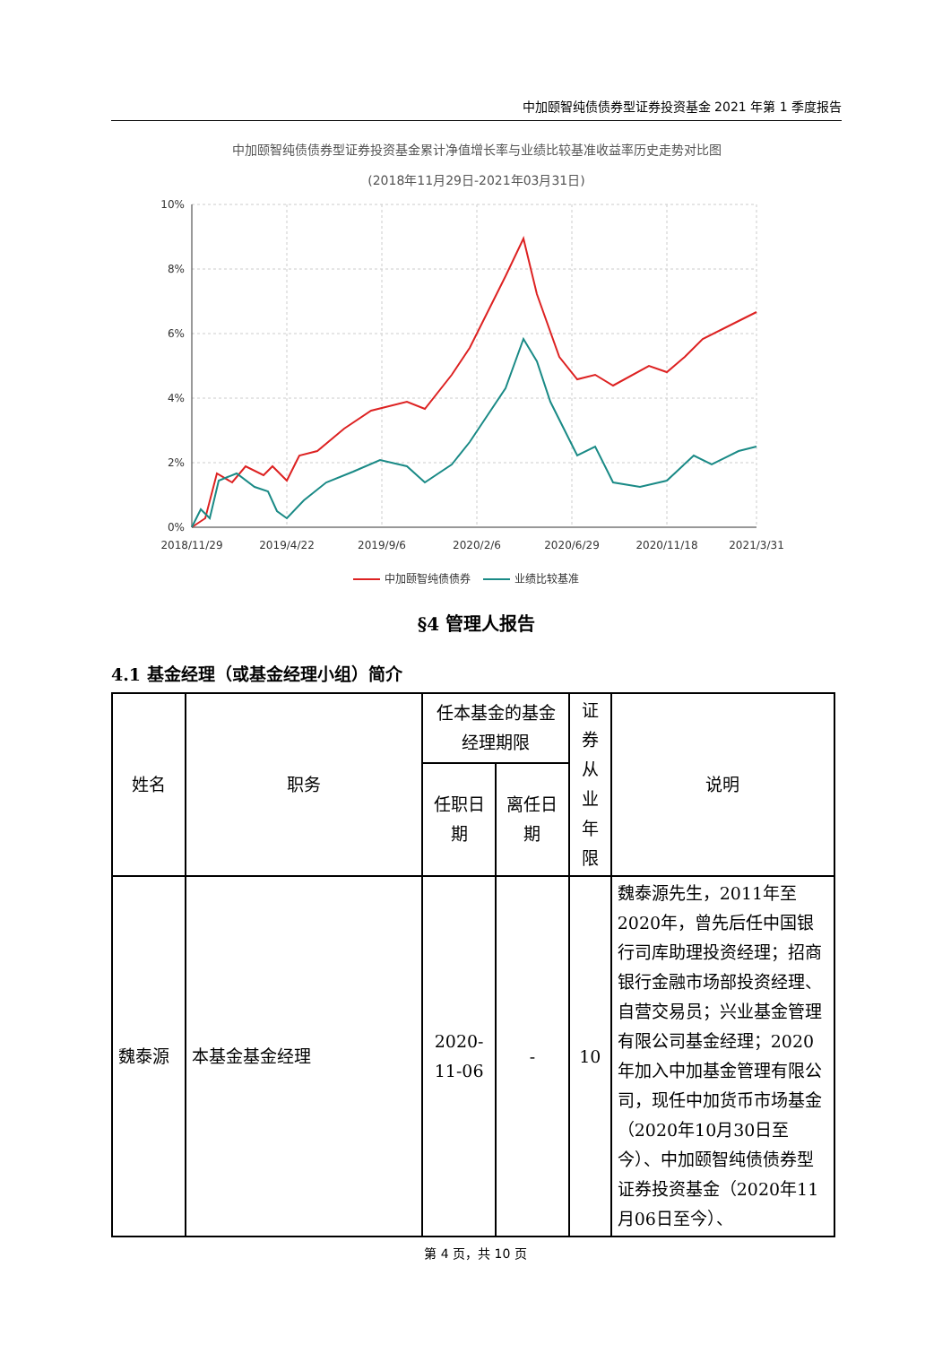中加颐智纯债债券型证券投资基金 2021 年第 1 季度报告
中加颐智纯债债券型证券投资基金累计净值增长率与业绩比较基准收益率历史走势对比图
(2018年11月29日-2021年03月31日)
10%
8%
6%
4%
2%
0%
2018/11/29
2019/4/22
2019/9/6
2020/2/6
2020/6/29
2020/11/18
2021/3/31
中加颐智纯债债券
业绩比较基准
§4 管理人报告
4.1 基金经理（或基金经理小组）简介
| 姓名 | 职务 | 任本基金的基金经理期限 | | 证券从业年限 | 说明 |
| --- | --- | --- | --- | --- | --- |
| | | 任职日期 | 离任日期 | | |
| 魏泰源 | 本基金基金经理 | 2020-11-06 | - | 10 | 魏泰源先生，2011年至2020年，曾先后任中国银行司库助理投资经理；招商银行金融市场部投资经理、自营交易员；兴业基金管理有限公司基金经理；2020年加入中加基金管理有限公司，现任中加货币市场基金（2020年10月30日至今）、中加颐智纯债债券型证券投资基金（2020年11月06日至今）、 |
第 4 页，共 10 页